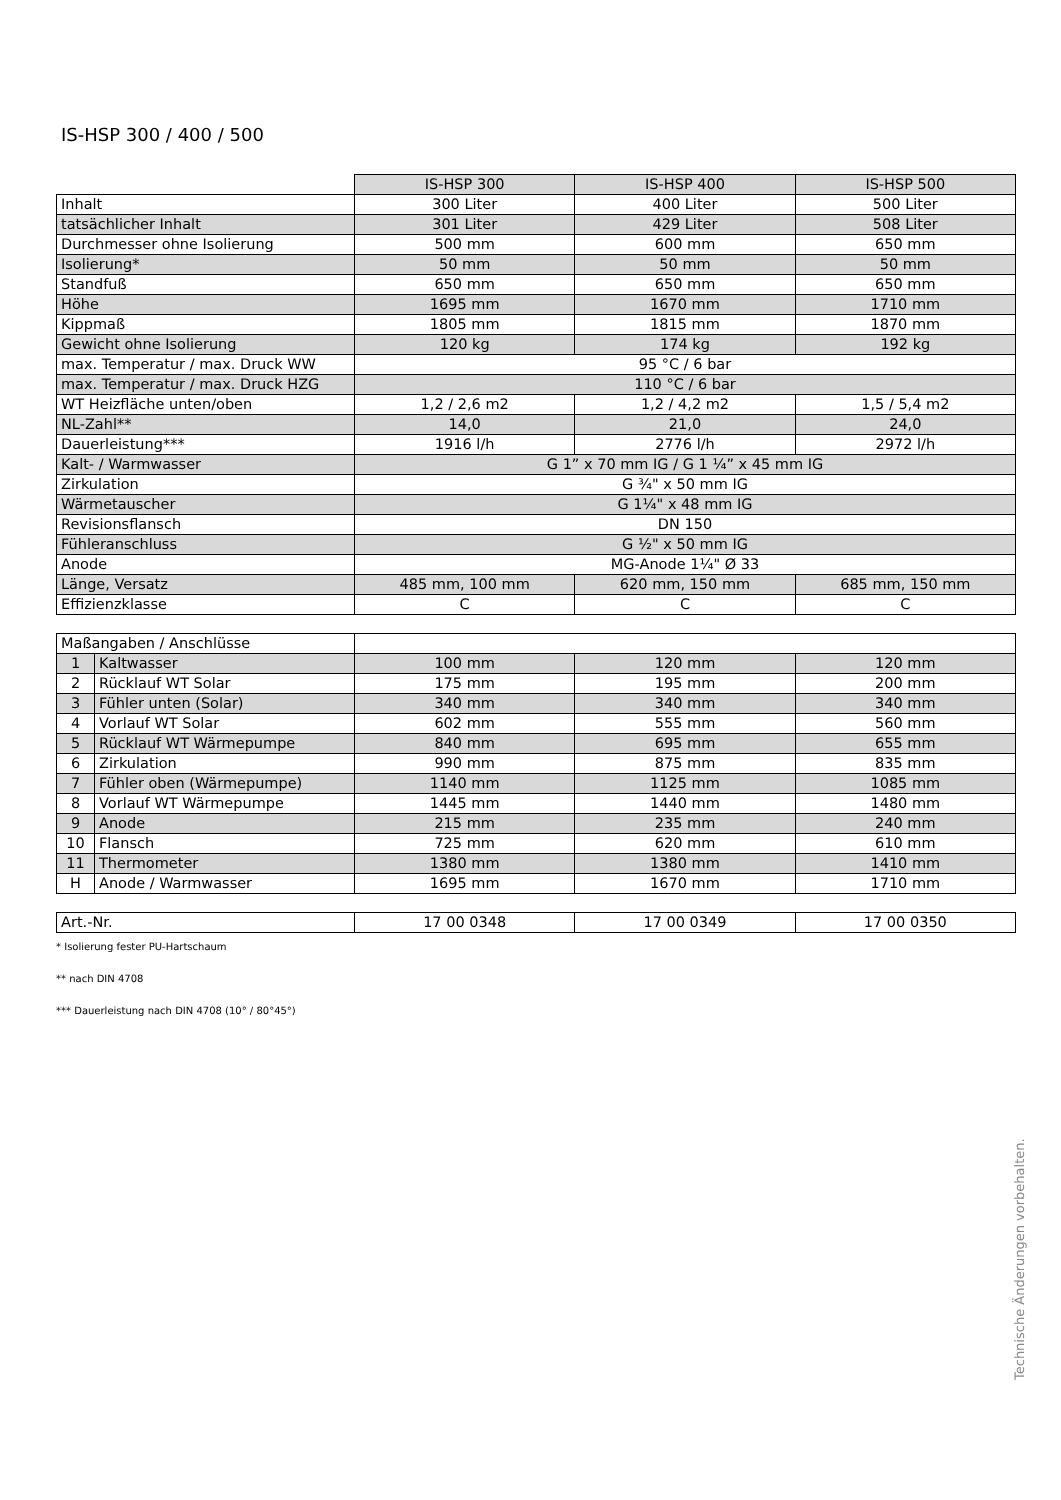IS-HSP 300 / 400 / 500
| | IS-HSP 300 | IS-HSP 400 | IS-HSP 500 |
| Inhalt | 300 Liter | 400 Liter | 500 Liter |
| tatsächlicher Inhalt | 301 Liter | 429 Liter | 508 Liter |
| Durchmesser ohne Isolierung | 500 mm | 600 mm | 650 mm |
| Isolierung* | 50 mm | 50 mm | 50 mm |
| Standfuß | 650 mm | 650 mm | 650 mm |
| Höhe | 1695 mm | 1670 mm | 1710 mm |
| Kippmaß | 1805 mm | 1815 mm | 1870 mm |
| Gewicht ohne Isolierung | 120 kg | 174 kg | 192 kg |
| max. Temperatur / max. Druck WW | 95 °C / 6 bar | | |
| max. Temperatur / max. Druck HZG | 110 °C / 6 bar | | |
| WT Heizfläche unten/oben | 1,2 / 2,6 m2 | 1,2 / 4,2 m2 | 1,5 / 5,4 m2 |
| NL-Zahl** | 14,0 | 21,0 | 24,0 |
| Dauerleistung*** | 1916 l/h | 2776 l/h | 2972 l/h |
| Kalt- / Warmwasser | G 1” x 70 mm IG / G 1 ¼” x 45 mm IG | | |
| Zirkulation | G ¾" x 50 mm IG | | |
| Wärmetauscher | G 1¼" x 48 mm IG | | |
| Revisionsflansch | DN 150 | | |
| Fühleranschluss | G ½" x 50 mm IG | | |
| Anode | MG-Anode 1¼" Ø 33 | | |
| Länge, Versatz | 485 mm, 100 mm | 620 mm, 150 mm | 685 mm, 150 mm |
| Effizienzklasse | C | C | C |
| Maßangaben / Anschlüsse | | | | |
| 1 | Kaltwasser | 100 mm | 120 mm | 120 mm |
| 2 | Rücklauf WT Solar | 175 mm | 195 mm | 200 mm |
| 3 | Fühler unten (Solar) | 340 mm | 340 mm | 340 mm |
| 4 | Vorlauf WT Solar | 602 mm | 555 mm | 560 mm |
| 5 | Rücklauf WT Wärmepumpe | 840 mm | 695 mm | 655 mm |
| 6 | Zirkulation | 990 mm | 875 mm | 835 mm |
| 7 | Fühler oben (Wärmepumpe) | 1140 mm | 1125 mm | 1085 mm |
| 8 | Vorlauf WT Wärmepumpe | 1445 mm | 1440 mm | 1480 mm |
| 9 | Anode | 215 mm | 235 mm | 240 mm |
| 10 | Flansch | 725 mm | 620 mm | 610 mm |
| 11 | Thermometer | 1380 mm | 1380 mm | 1410 mm |
| H | Anode / Warmwasser | 1695 mm | 1670 mm | 1710 mm |
| Art.-Nr. | 17 00 0348 | 17 00 0349 | 17 00 0350 |
* Isolierung fester PU-Hartschaum
** nach DIN 4708
*** Dauerleistung nach DIN 4708 (10° / 80°45°)
Technische Änderungen vorbehalten.